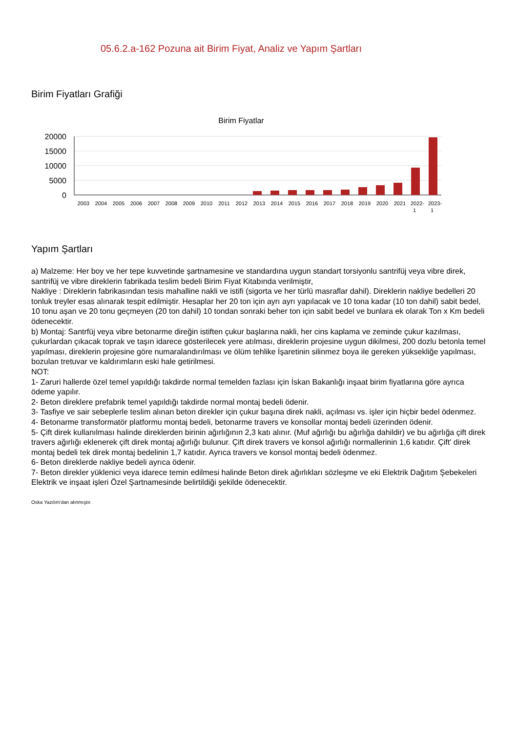05.6.2.a-162 Pozuna ait Birim Fiyat, Analiz ve Yapım Şartları
Birim Fiyatları Grafiği
Birim Fiyatlar
20000
15000
10000
5000
0
2003
2004
2005
2006
2007
2008
2009
2010
2011
2012
2013
2014
2015
2016
2017
2018
2019
2020
2021
2022-
2023-
1
1
Yapım Şartları
a) Malzeme: Her boy ve her tepe kuvvetinde şartnamesine ve standardına uygun standart torsiyonlu santrifüj veya vibre direk, santrifüj ve vibre direklerin fabrikada teslim bedeli Birim Fiyat Kitabında verilmiştir,
Nakliye : Direklerin fabrikasından tesis mahalline nakli ve istifi (sigorta ve her türlü masraflar dahil). Direklerin nakliye bedelleri 20 tonluk treyler esas alınarak tespit edilmiştir. Hesaplar her 20 ton için ayrı ayrı yapılacak ve 10 tona kadar (10 ton dahil) sabit bedel, 10 tonu aşan ve 20 tonu geçmeyen (20 ton dahil) 10 tondan sonraki beher ton için sabit bedel ve bunlara ek olarak Ton x Km bedeli ödenecektir.
b) Montaj: Santrfüj veya vibre betonarme direğin istiften çukur başlarına nakli, her cins kaplama ve zeminde çukur kazılması, çukurlardan çıkacak toprak ve taşın idarece gösterilecek yere atılması, direklerin projesine uygun dikilmesi, 200 dozlu betonla temel yapılması, direklerin projesine göre numaralandırılması ve ölüm tehlike İşaretinin silinmez boya ile gereken yüksekliğe yapılması, bozulan tretuvar ve kaldırımların eski hale getirilmesi.
NOT:
1- Zaruri hallerde özel temel yapıldığı takdirde normal temelden fazlası için İskan Bakanlığı inşaat birim fiyatlarına göre ayrıca ödeme yapılır.
2- Beton direklere prefabrik temel yapıldığı takdirde normal montaj bedeli ödenir.
3- Tasfiye ve sair sebeplerle teslim alınan beton direkler için çukur başına direk nakli, açılması vs. işler için hiçbir bedel ödenmez.
4- Betonarme transformatör platformu montaj bedeli, betonarme travers ve konsollar montaj bedeli üzerinden ödenir.
5- Çift direk kullanılması halinde direklerden birinin ağırlığının 2,3 katı alınır. (Muf ağırlığı bu ağırlığa dahildir) ve bu ağırlığa çift direk travers ağırlığı eklenerek çift direk montaj ağırlığı bulunur. Çift direk travers ve konsol ağırlığı normallerinin 1,6 katıdır. Çift' direk montaj bedeli tek direk montaj bedelinin 1,7 katıdır. Ayrıca travers ve konsol montaj bedeli ödenmez.
6- Beton direklerde nakliye bedeli ayrıca ödenir.
7- Beton direkler yüklenici veya idarece temin edilmesi halinde Beton direk ağırlıkları sözleşme ve eki Elektrik Dağıtım Şebekeleri Elektrik ve inşaat işleri Özel Şartnamesinde belirtildiği şekilde ödenecektir.
Oska Yazılım'dan alınmıştır.